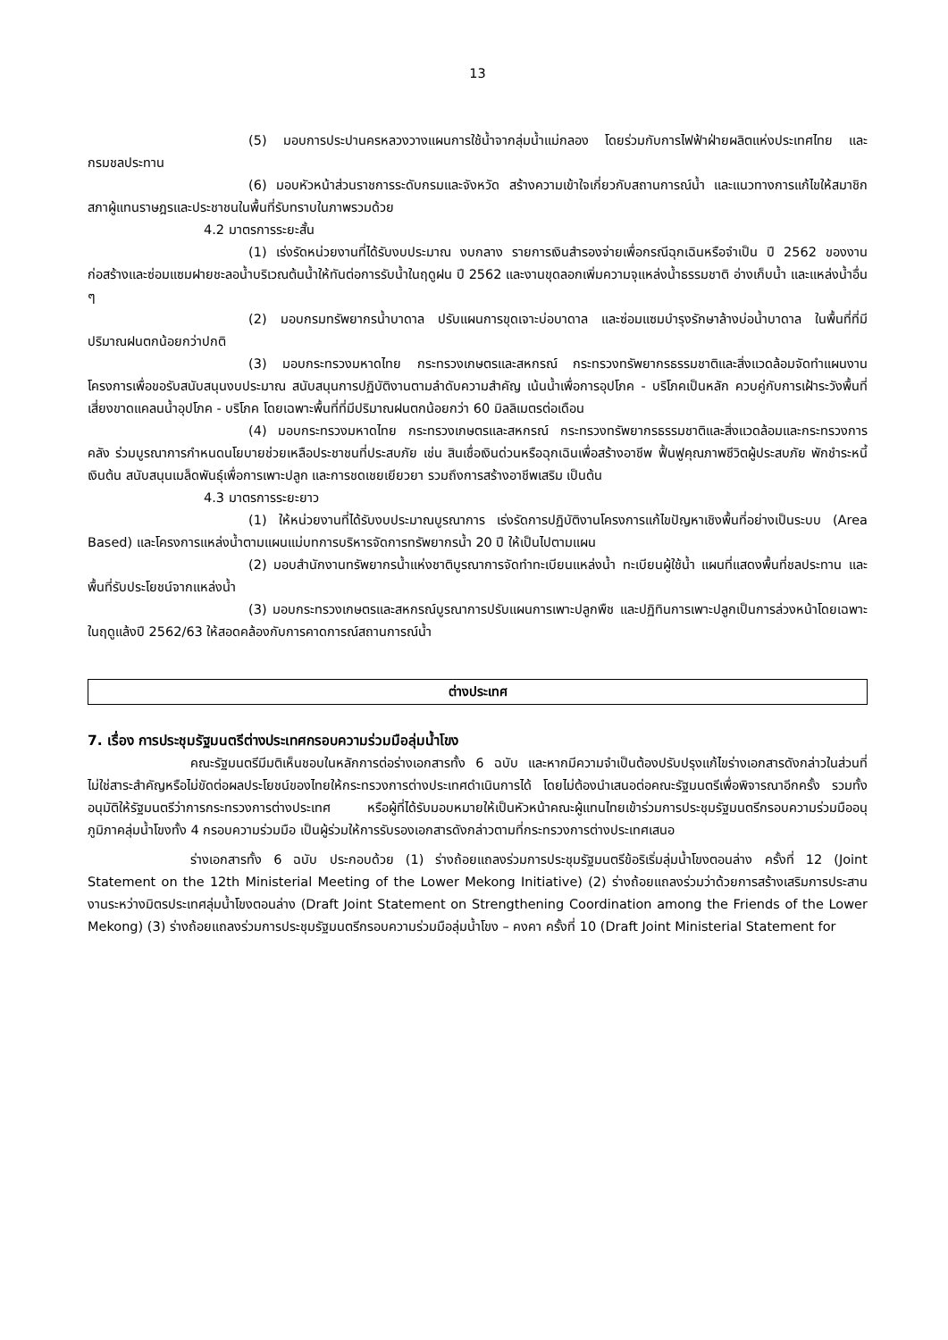13
(5) มอบการประปานครหลวงวางแผนการใช้น้ำจากลุ่มน้ำแม่กลอง โดยร่วมกับการไฟฟ้าฝ่ายผลิตแห่งประเทศไทย และกรมชลประทาน
(6) มอบหัวหน้าส่วนราชการระดับกรมและจังหวัด สร้างความเข้าใจเกี่ยวกับสถานการณ์น้ำ และแนวทางการแก้ไขให้สมาชิกสภาผู้แทนราษฎรและประชาชนในพื้นที่รับทราบในภาพรวมด้วย
4.2 มาตรการระยะสั้น
(1) เร่งรัดหน่วยงานที่ได้รับงบประมาณ งบกลาง รายการเงินสำรองจ่ายเพื่อกรณีฉุกเฉินหรือจำเป็น ปี 2562 ของงานก่อสร้างและซ่อมแซมฝายชะลอน้ำบริเวณต้นน้ำให้ทันต่อการรับน้ำในฤดูฝน ปี 2562 และงานขุดลอกเพิ่มความจุแหล่งน้ำธรรมชาติ อ่างเก็บน้ำ และแหล่งน้ำอื่น ๆ
(2) มอบกรมทรัพยากรน้ำบาดาล ปรับแผนการขุดเจาะบ่อบาดาล และซ่อมแซมบำรุงรักษาล้างบ่อน้ำบาดาล ในพื้นที่ที่มีปริมาณฝนตกน้อยกว่าปกติ
(3) มอบกระทรวงมหาดไทย กระทรวงเกษตรและสหกรณ์ กระทรวงทรัพยากรธรรมชาติและสิ่งแวดล้อมจัดทำแผนงานโครงการเพื่อขอรับสนับสนุนงบประมาณ สนับสนุนการปฏิบัติงานตามลำดับความสำคัญ เน้นน้ำเพื่อการอุปโภค - บริโภคเป็นหลัก ควบคู่กับการเฝ้าระวังพื้นที่เสี่ยงขาดแคลนน้ำอุปโภค - บริโภค โดยเฉพาะพื้นที่ที่มีปริมาณฝนตกน้อยกว่า 60 มิลลิเมตรต่อเดือน
(4) มอบกระทรวงมหาดไทย กระทรวงเกษตรและสหกรณ์ กระทรวงทรัพยากรธรรมชาติและสิ่งแวดล้อมและกระทรวงการคลัง ร่วมบูรณาการกำหนดนโยบายช่วยเหลือประชาชนที่ประสบภัย เช่น สินเชื่อเงินด่วนหรือฉุกเฉินเพื่อสร้างอาชีพ ฟื้นฟูคุณภาพชีวิตผู้ประสบภัย พักชำระหนี้เงินต้น สนับสนุนเมล็ดพันธุ์เพื่อการเพาะปลูก และการชดเชยเยียวยา รวมถึงการสร้างอาชีพเสริม เป็นต้น
4.3 มาตรการระยะยาว
(1) ให้หน่วยงานที่ได้รับงบประมาณบูรณาการ เร่งรัดการปฏิบัติงานโครงการแก้ไขปัญหาเชิงพื้นที่อย่างเป็นระบบ (Area Based) และโครงการแหล่งน้ำตามแผนแม่บทการบริหารจัดการทรัพยากรน้ำ 20 ปี ให้เป็นไปตามแผน
(2) มอบสำนักงานทรัพยากรน้ำแห่งชาติบูรณาการจัดทำทะเบียนแหล่งน้ำ ทะเบียนผู้ใช้น้ำ แผนที่แสดงพื้นที่ชลประทาน และพื้นที่รับประโยชน์จากแหล่งน้ำ
(3) มอบกระทรวงเกษตรและสหกรณ์บูรณาการปรับแผนการเพาะปลูกพืช และปฏิทินการเพาะปลูกเป็นการล่วงหน้าโดยเฉพาะในฤดูแล้งปี 2562/63 ให้สอดคล้องกับการคาดการณ์สถานการณ์น้ำ
ต่างประเทศ
7. เรื่อง การประชุมรัฐมนตรีต่างประเทศกรอบความร่วมมือลุ่มน้ำโขง
คณะรัฐมนตรีมีมติเห็นชอบในหลักการต่อร่างเอกสารทั้ง 6 ฉบับ และหากมีความจำเป็นต้องปรับปรุงแก้ไขร่างเอกสารดังกล่าวในส่วนที่ไม่ใช่สาระสำคัญหรือไม่ขัดต่อผลประโยชน์ของไทยให้กระทรวงการต่างประเทศดำเนินการได้ โดยไม่ต้องนำเสนอต่อคณะรัฐมนตรีเพื่อพิจารณาอีกครั้ง รวมทั้งอนุมัติให้รัฐมนตรีว่าการกระทรวงการต่างประเทศ หรือผู้ที่ได้รับมอบหมายให้เป็นหัวหน้าคณะผู้แทนไทยเข้าร่วมการประชุมรัฐมนตรีกรอบความร่วมมืออนุภูมิภาคลุ่มน้ำโขงทั้ง 4 กรอบความร่วมมือ เป็นผู้ร่วมให้การรับรองเอกสารดังกล่าวตามที่กระทรวงการต่างประเทศเสนอ
ร่างเอกสารทั้ง 6 ฉบับ ประกอบด้วย (1) ร่างถ้อยแถลงร่วมการประชุมรัฐมนตรีข้อริเริ่มลุ่มน้ำโขงตอนล่าง ครั้งที่ 12 (Joint Statement on the 12th Ministerial Meeting of the Lower Mekong Initiative) (2) ร่างถ้อยแถลงร่วมว่าด้วยการสร้างเสริมการประสานงานระหว่างมิตรประเทศลุ่มน้ำโขงตอนล่าง (Draft Joint Statement on Strengthening Coordination among the Friends of the Lower Mekong) (3) ร่างถ้อยแถลงร่วมการประชุมรัฐมนตรีกรอบความร่วมมือลุ่มน้ำโขง – คงคา ครั้งที่ 10 (Draft Joint Ministerial Statement for